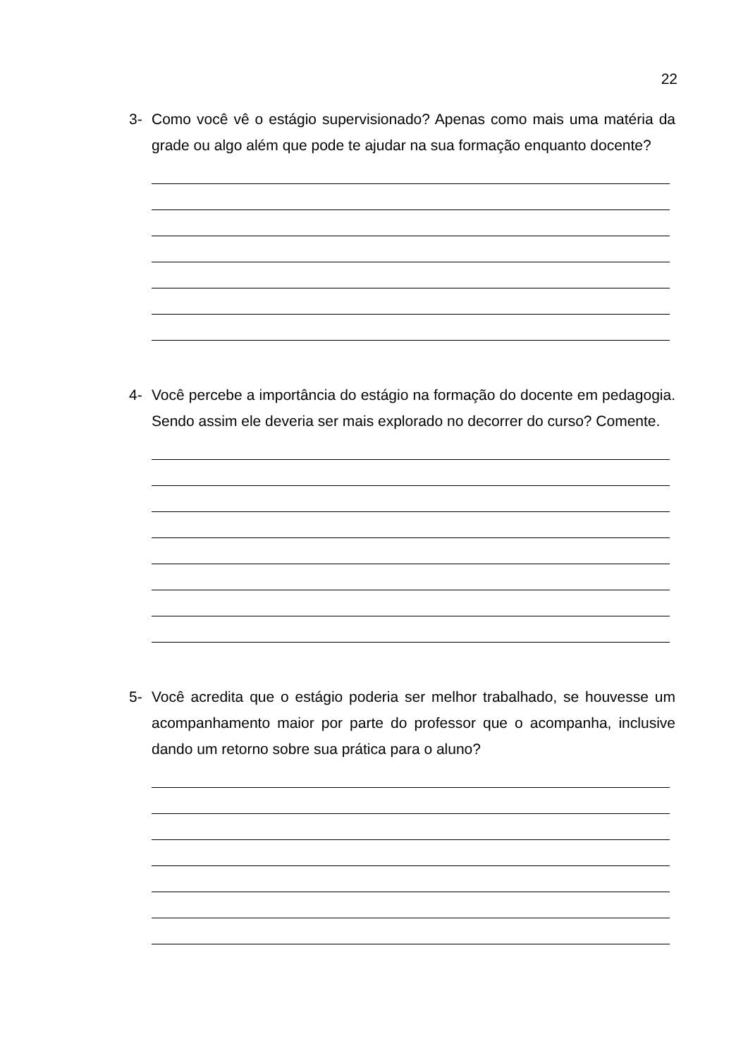22
3- Como você vê o estágio supervisionado? Apenas como mais uma matéria da grade ou algo além que pode te ajudar na sua formação enquanto docente?
4- Você percebe a importância do estágio na formação do docente em pedagogia. Sendo assim ele deveria ser mais explorado no decorrer do curso? Comente.
5- Você acredita que o estágio poderia ser melhor trabalhado, se houvesse um acompanhamento maior por parte do professor que o acompanha, inclusive dando um retorno sobre sua prática para o aluno?